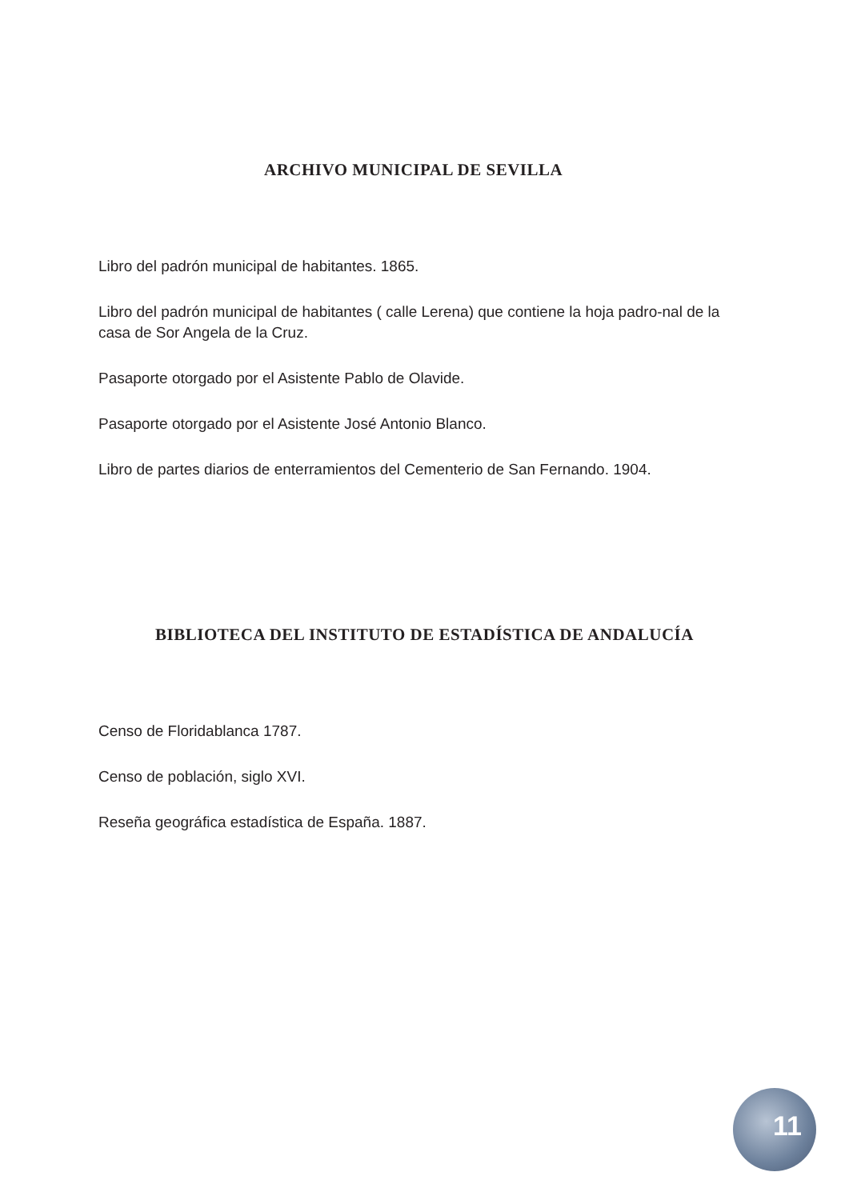ARCHIVO MUNICIPAL DE SEVILLA
Libro del padrón municipal de habitantes. 1865.
Libro del padrón municipal de habitantes ( calle Lerena) que contiene la hoja padro-nal de la casa de Sor Angela de la Cruz.
Pasaporte otorgado por el Asistente Pablo de Olavide.
Pasaporte otorgado por el Asistente José Antonio Blanco.
Libro de partes diarios de enterramientos del Cementerio de San Fernando. 1904.
BIBLIOTECA DEL INSTITUTO DE ESTADÍSTICA DE ANDALUCÍA
Censo de Floridablanca 1787.
Censo de población, siglo XVI.
Reseña geográfica estadística de España. 1887.
11